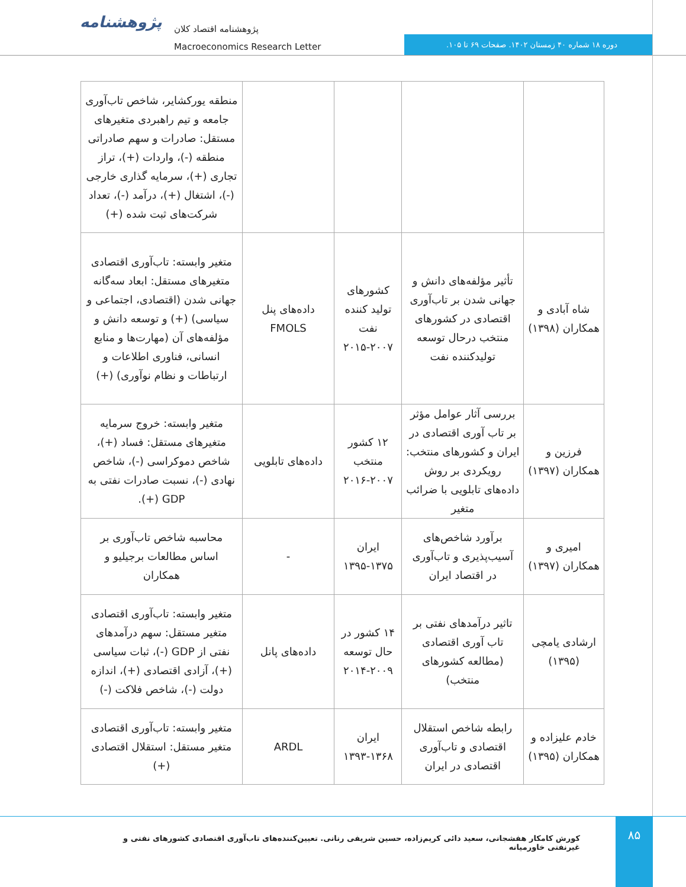پژوهشنامه
پژوهشنامه اقتصاد کلان
Macroeconomics Research Letter
دوره ۱۸ شماره ۴۰ زمستان ۱۴۰۲. صفحات ۶۹ تا ۱۰۵.
| | | | | منطقه یورکشایر، شاخص تاب‌آوری جامعه و تیم راهبردی متغیرهای مستقل: صادرات و سهم صادراتی منطقه (-)، واردات (+)، تراز تجاری (+)، سرمایه گذاری خارجی (-)، اشتغال (+)، درآمد (-)، تعداد شرکت‌های ثبت شده (+) |
| شاه آبادی و همکاران (۱۳۹۸) | تأثیر مؤلفه‌های دانش و جهانی شدن بر تاب‌آوری اقتصادی در کشورهای منتخب درحال توسعه تولیدکننده نفت | کشورهای تولید کننده نفت ۲۰۰۷-۲۰۱۵ | داده‌های پنل FMOLS | متغیر وابسته: تاب‌آوری اقتصادی متغیرهای مستقل: ابعاد سه‌گانه جهانی شدن (اقتصادی، اجتماعی و سیاسی) (+) و توسعه دانش و مؤلفه‌های آن (مهارت‌ها و منابع انسانی، فناوری اطلاعات و ارتباطات و نظام نوآوری) (+) |
| فرزین و همکاران (۱۳۹۷) | بررسی آثار عوامل مؤثر بر تاب آوری اقتصادی در ایران و کشورهای منتخب: رویکردی بر روش داده‌های تابلویی با ضرائب متغیر | ۱۲ کشور منتخب ۲۰۰۷-۲۰۱۶ | داده‌های تابلویی | متغیر وابسته: خروج سرمایه متغیرهای مستقل: فساد (+)، شاخص دموکراسی (-)، شاخص نهادی (-)، نسبت صادرات نفتی به GDP (+). |
| امیری و همکاران (۱۳۹۷) | برآورد شاخص‌های آسیب‌پذیری و تاب‌آوری در اقتصاد ایران | ایران ۱۳۷۵-۱۳۹۵ | - | محاسبه شاخص تاب‌آوری بر اساس مطالعات برجیلیو و همکاران |
| ارشادی یامچی (۱۳۹۵) | تاثیر درآمدهای نفتی بر تاب آوری اقتصادی (مطالعه کشورهای منتخب) | ۱۴ کشور در حال توسعه ۲۰۰۹-۲۰۱۴ | داده‌های پانل | متغیر وابسته: تاب‌آوری اقتصادی متغیر مستقل: سهم درآمدهای نفتی از GDP (-)، ثبات سیاسی (+)، آزادی اقتصادی (+)، اندازه دولت (-)، شاخص فلاکت (-) |
| خادم علیزاده و همکاران (۱۳۹۵) | رابطه شاخص استقلال اقتصادی و تاب‌آوری اقتصادی در ایران | ایران ۱۳۶۸-۱۳۹۳ | ARDL | متغیر وابسته: تاب‌آوری اقتصادی متغیر مستقل: استقلال اقتصادی (+) |
کورش کامکار هفشجانی، سعید دائی کریم‌زاده، حسین شریفی رنانی. تعیین‌کننده‌های تاب‌آوری اقتصادی کشورهای نفتی و غیرنفتی خاورمیانه
۸۵